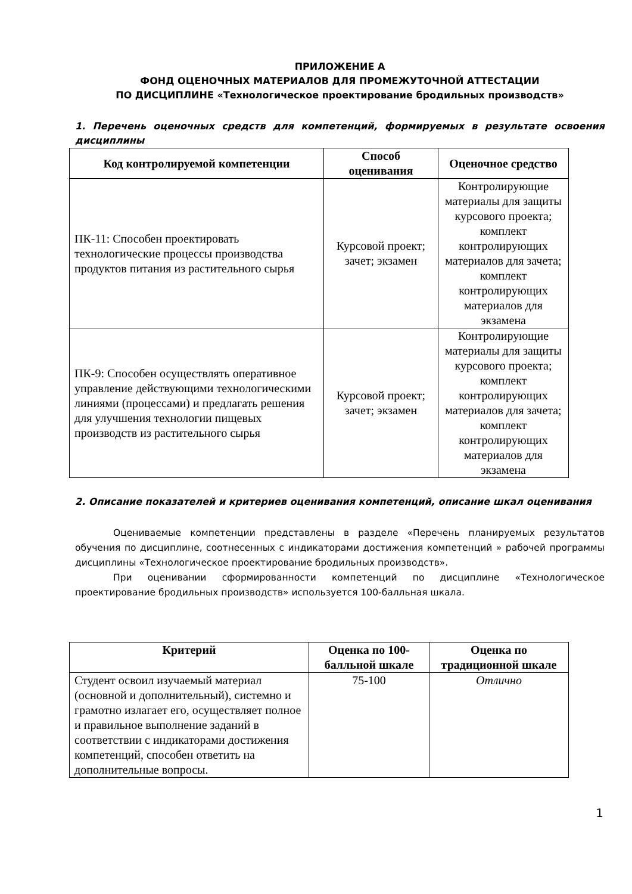ПРИЛОЖЕНИЕ А
ФОНД ОЦЕНОЧНЫХ МАТЕРИАЛОВ ДЛЯ ПРОМЕЖУТОЧНОЙ АТТЕСТАЦИИ
ПО ДИСЦИПЛИНЕ «Технологическое проектирование бродильных производств»
1. Перечень оценочных средств для компетенций, формируемых в результате освоения дисциплины
| Код контролируемой компетенции | Способ оценивания | Оценочное средство |
| --- | --- | --- |
| ПК-11: Способен проектировать технологические процессы производства продуктов питания из растительного сырья | Курсовой проект; зачет; экзамен | Контролирующие материалы для защиты курсового проекта; комплект контролирующих материалов для зачета; комплект контролирующих материалов для экзамена |
| ПК-9: Способен осуществлять оперативное управление действующими технологическими линиями (процессами) и предлагать решения для улучшения технологии пищевых производств из растительного сырья | Курсовой проект; зачет; экзамен | Контролирующие материалы для защиты курсового проекта; комплект контролирующих материалов для зачета; комплект контролирующих материалов для экзамена |
2. Описание показателей и критериев оценивания компетенций, описание шкал оценивания
Оцениваемые компетенции представлены в разделе «Перечень планируемых результатов обучения по дисциплине, соотнесенных с индикаторами достижения компетенций » рабочей программы дисциплины «Технологическое проектирование бродильных производств».
При оценивании сформированности компетенций по дисциплине «Технологическое проектирование бродильных производств» используется 100-балльная шкала.
| Критерий | Оценка по 100-балльной шкале | Оценка по традиционной шкале |
| --- | --- | --- |
| Студент освоил изучаемый материал (основной и дополнительный), системно и грамотно излагает его, осуществляет полное и правильное выполнение заданий в соответствии с индикаторами достижения компетенций, способен ответить на дополнительные вопросы. | 75-100 | Отлично |
1